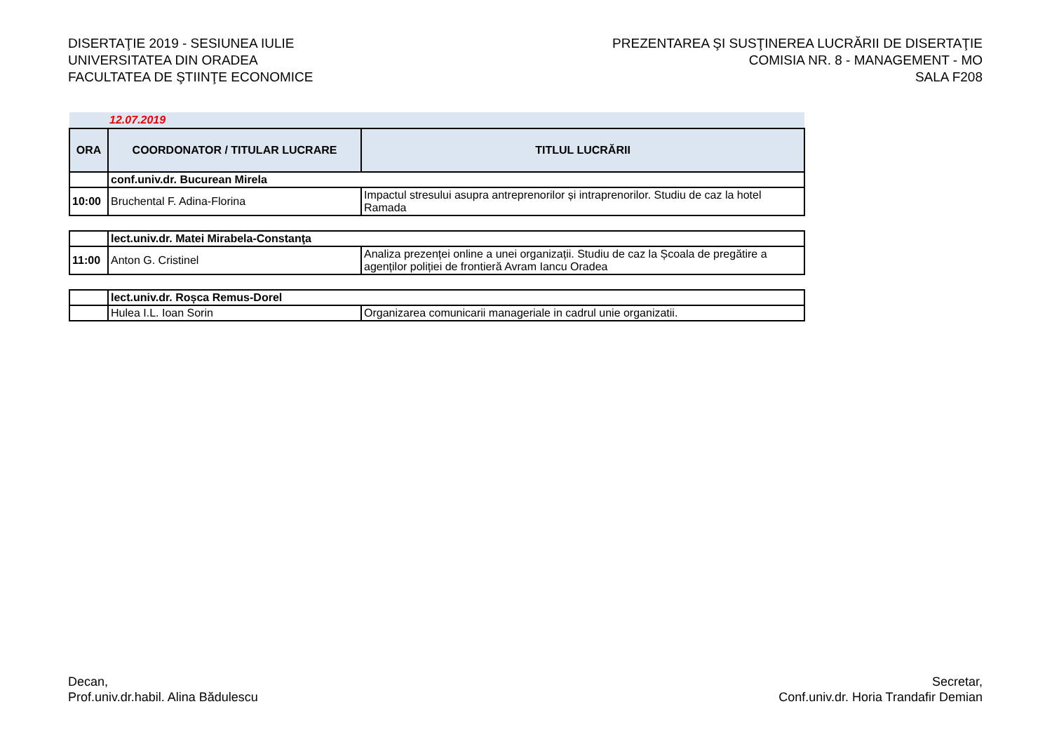DISERTAŢIE 2019 - SESIUNEA IULIE
UNIVERSITATEA DIN ORADEA
FACULTATEA DE ŞTIINŢE ECONOMICE
PREZENTAREA ŞI SUSŢINEREA LUCRĂRII DE DISERTAŢIE
COMISIA NR. 8 - MANAGEMENT - MO
SALA F208
| 12.07.2019 | | |
| ORA | COORDONATOR / TITULAR LUCRARE | TITLUL LUCRĂRII |
| | conf.univ.dr. Bucurean Mirela | |
| 10:00 | Bruchental F. Adina-Florina | Impactul stresului asupra antreprenorilor și intraprenorilor. Studiu de caz la hotel Ramada |
| | lect.univ.dr. Matei Mirabela-Constanţa | |
| 11:00 | Anton G. Cristinel | Analiza prezenței online a unei organizații. Studiu de caz la Școala de pregătire a agenților poliției de frontieră Avram Iancu Oradea |
| | lect.univ.dr. Roșca Remus-Dorel | |
| | Hulea I.L. Ioan Sorin | Organizarea comunicarii manageriale in cadrul unie organizatii. |
Decan,
Prof.univ.dr.habil. Alina Bădulescu
Secretar,
Conf.univ.dr. Horia Trandafir Demian